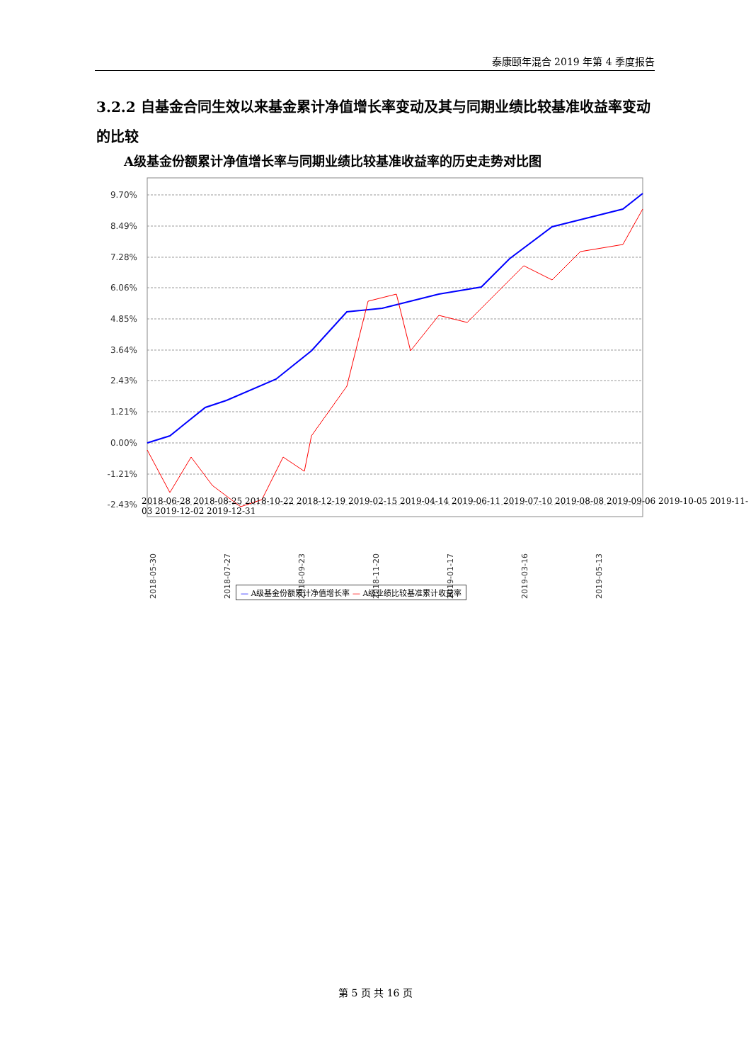泰康颐年混合 2019 年第 4 季度报告
3.2.2 自基金合同生效以来基金累计净值增长率变动及其与同期业绩比较基准收益率变动的比较
A级基金份额累计净值增长率与同期业绩比较基准收益率的历史走势对比图
9.70%
8.49%
7.28%
6.06%
4.85%
3.64%
2.43%
1.21%
0.00%
-1.21%
-2.43%
2018-05-30
2018-07-27
2018-09-23
2018-11-20
2019-01-17
2019-03-16
2019-05-13
2018-06-28 2018-08-25 2018-10-22 2018-12-19 2019-02-15 2019-04-14 2019-06-11 2019-07-10 2019-08-08 2019-09-06 2019-10-05 2019-11-03 2019-12-02 2019-12-31
— A级基金份额累计净值增长率 — A级业绩比较基准累计收益率
第 5 页 共 16 页